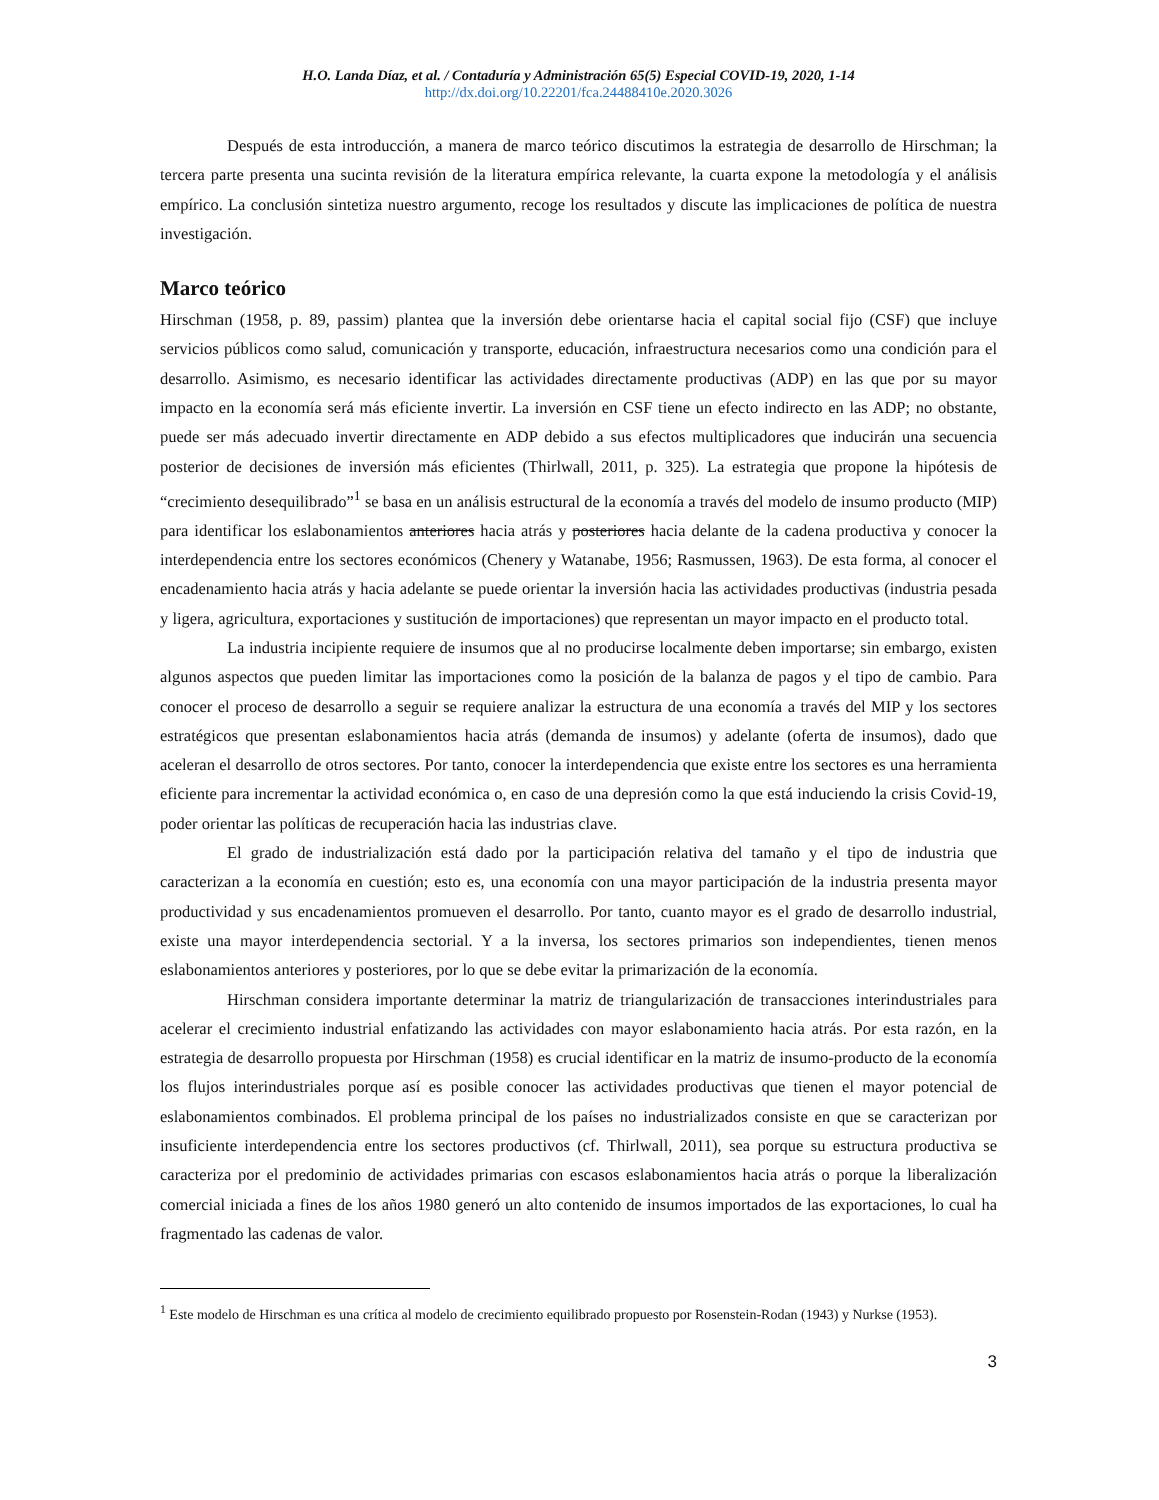H.O. Landa Díaz, et al. / Contaduría y Administración 65(5) Especial COVID-19, 2020, 1-14
http://dx.doi.org/10.22201/fca.24488410e.2020.3026
Después de esta introducción, a manera de marco teórico discutimos la estrategia de desarrollo de Hirschman; la tercera parte presenta una sucinta revisión de la literatura empírica relevante, la cuarta expone la metodología y el análisis empírico. La conclusión sintetiza nuestro argumento, recoge los resultados y discute las implicaciones de política de nuestra investigación.
Marco teórico
Hirschman (1958, p. 89, passim) plantea que la inversión debe orientarse hacia el capital social fijo (CSF) que incluye servicios públicos como salud, comunicación y transporte, educación, infraestructura necesarios como una condición para el desarrollo. Asimismo, es necesario identificar las actividades directamente productivas (ADP) en las que por su mayor impacto en la economía será más eficiente invertir. La inversión en CSF tiene un efecto indirecto en las ADP; no obstante, puede ser más adecuado invertir directamente en ADP debido a sus efectos multiplicadores que inducirán una secuencia posterior de decisiones de inversión más eficientes (Thirlwall, 2011, p. 325). La estrategia que propone la hipótesis de “crecimiento desequilibrado”<sup>1</sup> se basa en un análisis estructural de la economía a través del modelo de insumo producto (MIP) para identificar los eslabonamientos anteriores hacia atrás y posteriores hacia delante de la cadena productiva y conocer la interdependencia entre los sectores económicos (Chenery y Watanabe, 1956; Rasmussen, 1963). De esta forma, al conocer el encadenamiento hacia atrás y hacia adelante se puede orientar la inversión hacia las actividades productivas (industria pesada y ligera, agricultura, exportaciones y sustitución de importaciones) que representan un mayor impacto en el producto total.
La industria incipiente requiere de insumos que al no producirse localmente deben importarse; sin embargo, existen algunos aspectos que pueden limitar las importaciones como la posición de la balanza de pagos y el tipo de cambio. Para conocer el proceso de desarrollo a seguir se requiere analizar la estructura de una economía a través del MIP y los sectores estratégicos que presentan eslabonamientos hacia atrás (demanda de insumos) y adelante (oferta de insumos), dado que aceleran el desarrollo de otros sectores. Por tanto, conocer la interdependencia que existe entre los sectores es una herramienta eficiente para incrementar la actividad económica o, en caso de una depresión como la que está induciendo la crisis Covid-19, poder orientar las políticas de recuperación hacia las industrias clave.
El grado de industrialización está dado por la participación relativa del tamaño y el tipo de industria que caracterizan a la economía en cuestión; esto es, una economía con una mayor participación de la industria presenta mayor productividad y sus encadenamientos promueven el desarrollo. Por tanto, cuanto mayor es el grado de desarrollo industrial, existe una mayor interdependencia sectorial. Y a la inversa, los sectores primarios son independientes, tienen menos eslabonamientos anteriores y posteriores, por lo que se debe evitar la primarización de la economía.
Hirschman considera importante determinar la matriz de triangularización de transacciones interindustriales para acelerar el crecimiento industrial enfatizando las actividades con mayor eslabonamiento hacia atrás. Por esta razón, en la estrategia de desarrollo propuesta por Hirschman (1958) es crucial identificar en la matriz de insumo-producto de la economía los flujos interindustriales porque así es posible conocer las actividades productivas que tienen el mayor potencial de eslabonamientos combinados. El problema principal de los países no industrializados consiste en que se caracterizan por insuficiente interdependencia entre los sectores productivos (cf. Thirlwall, 2011), sea porque su estructura productiva se caracteriza por el predominio de actividades primarias con escasos eslabonamientos hacia atrás o porque la liberalización comercial iniciada a fines de los años 1980 generó un alto contenido de insumos importados de las exportaciones, lo cual ha fragmentado las cadenas de valor.
<sup>1</sup> Este modelo de Hirschman es una crítica al modelo de crecimiento equilibrado propuesto por Rosenstein-Rodan (1943) y Nurkse (1953).
3